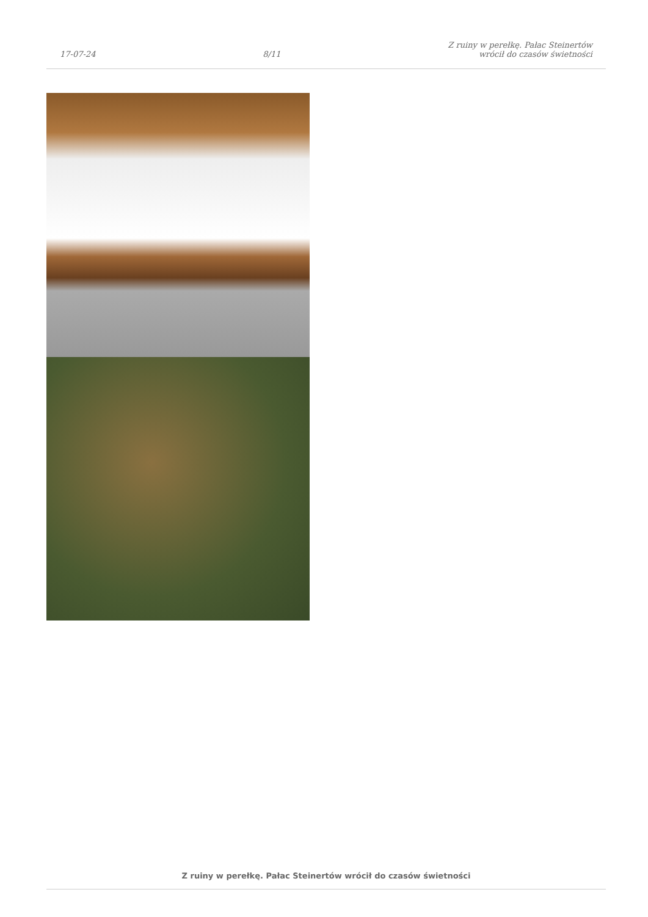17-07-24
8/11
Z ruiny w perełkę. Pałac Steinertów
wrócił do czasów świetności
Z ruiny w perełkę. Pałac Steinertów wrócił do czasów świetności